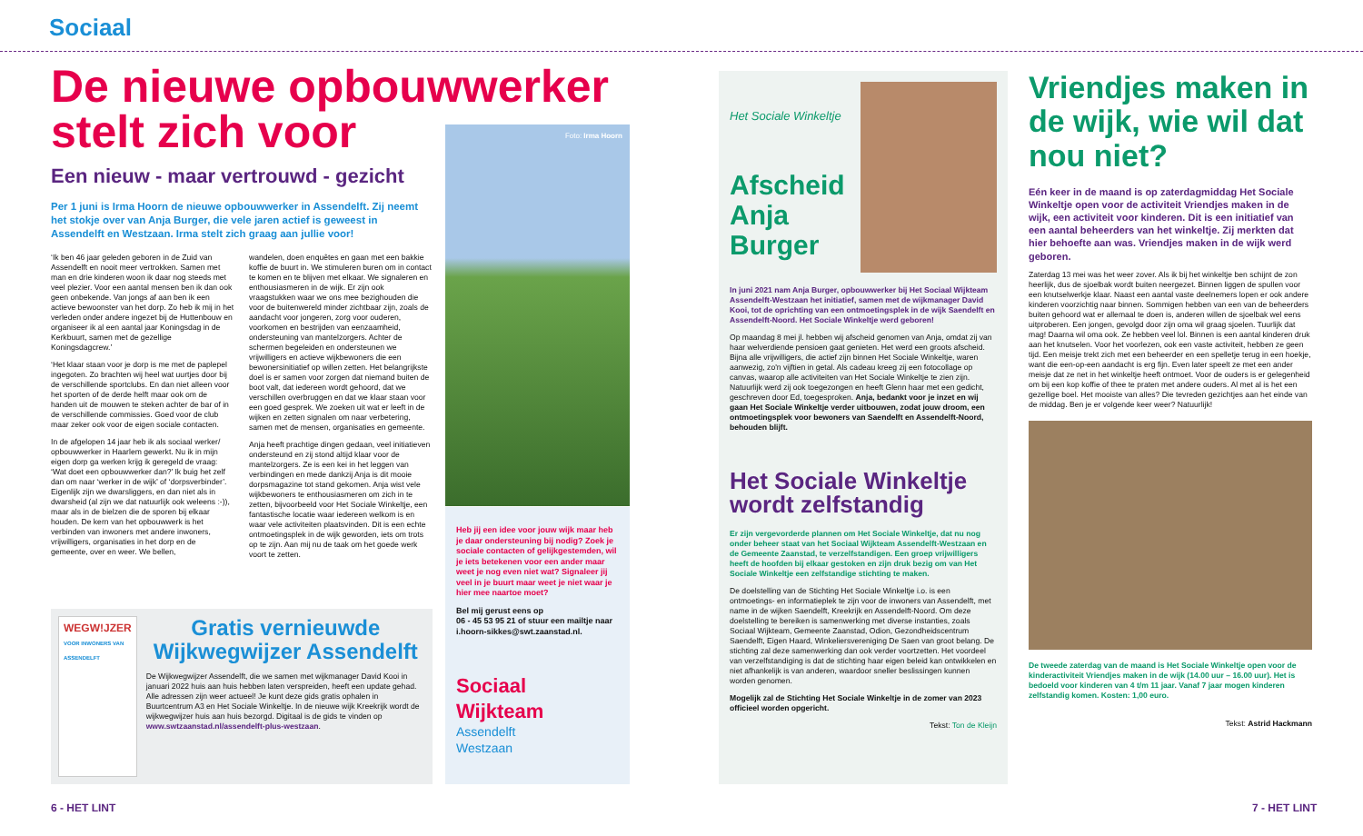Sociaal
De nieuwe opbouwwerker stelt zich voor
Een nieuw - maar vertrouwd - gezicht
Per 1 juni is Irma Hoorn de nieuwe opbouwwerker in Assendelft. Zij neemt het stokje over van Anja Burger, die vele jaren actief is geweest in Assendelft en Westzaan. Irma stelt zich graag aan jullie voor!
‘Ik ben 46 jaar geleden geboren in de Zuid van Assendelft en nooit meer vertrokken. Samen met man en drie kinderen woon ik daar nog steeds met veel plezier. Voor een aantal mensen ben ik dan ook geen onbekende. Van jongs af aan ben ik een actieve bewoonster van het dorp. Zo heb ik mij in het verleden onder andere ingezet bij de Huttenbouw en organiseer ik al een aantal jaar Koningsdag in de Kerkbuurt, samen met de gezellige Koningsdagcrew.’
‘Het klaar staan voor je dorp is me met de paplepel ingegoten. Zo brachten wij heel wat uurtjes door bij de verschillende sportclubs. En dan niet alleen voor het sporten of de derde helft maar ook om de handen uit de mouwen te steken achter de bar of in de verschillende commissies. Goed voor de club maar zeker ook voor de eigen sociale contacten.
In de afgelopen 14 jaar heb ik als sociaal werker/ opbouwwerker in Haarlem gewerkt. Nu ik in mijn eigen dorp ga werken krijg ik geregeld de vraag: ‘Wat doet een opbouwwerker dan?’ Ik buig het zelf dan om naar ‘werker in de wijk’ of ‘dorpsverbinder’. Eigenlijk zijn we dwarsliggers, en dan niet als in dwarsheid (al zijn we dat natuurlijk ook weleens :-)), maar als in de bielzen die de sporen bij elkaar houden. De kern van het opbouwwerk is het verbinden van inwoners met andere inwoners, vrijwilligers, organisaties in het dorp en de gemeente, over en weer. We bellen,
wandelen, doen enquêtes en gaan met een bakkie koffie de buurt in. We stimuleren buren om in contact te komen en te blijven met elkaar. We signaleren en enthousiasmeren in de wijk. Er zijn ook vraagstukken waar we ons mee bezighouden die voor de buitenwereld minder zichtbaar zijn, zoals de aandacht voor jongeren, zorg voor ouderen, voorkomen en bestrijden van eenzaamheid, ondersteuning van mantelzorgers. Achter de schermen begeleiden en ondersteunen we vrijwilligers en actieve wijkbewoners die een bewonersinitiatief op willen zetten. Het belangrijkste doel is er samen voor zorgen dat niemand buiten de boot valt, dat iedereen wordt gehoord, dat we verschillen overbruggen en dat we klaar staan voor een goed gesprek. We zoeken uit wat er leeft in de wijken en zetten signalen om naar verbetering, samen met de mensen, organisaties en gemeente.
Anja heeft prachtige dingen gedaan, veel initiatieven ondersteund en zij stond altijd klaar voor de mantelzorgers. Ze is een kei in het leggen van verbindingen en mede dankzij Anja is dit mooie dorpsmagazine tot stand gekomen. Anja wist vele wijkbewoners te enthousiasmeren om zich in te zetten, bijvoorbeeld voor Het Sociale Winkeltje, een fantastische locatie waar iedereen welkom is en waar vele activiteiten plaatsvinden. Dit is een echte ontmoetingsplek in de wijk geworden, iets om trots op te zijn. Aan mij nu de taak om het goede werk voort te zetten.
Foto: Irma Hoorn
Heb jij een idee voor jouw wijk maar heb je daar ondersteuning bij nodig? Zoek je sociale contacten of gelijkgestemden, wil je iets betekenen voor een ander maar weet je nog even niet wat? Signaleer jij veel in je buurt maar weet je niet waar je hier mee naartoe moet?
Bel mij gerust eens op
06 - 45 53 95 21 of stuur een mailtje naar i.hoorn-sikkes@swt.zaanstad.nl.
Sociaal Wijkteam
Assendelft
Westzaan
WEGW!JZER
VOOR INWONERS VAN ASSENDELFT
Gratis vernieuwde Wijkwegwijzer Assendelft
De Wijkwegwijzer Assendelft, die we samen met wijkmanager David Kooi in januari 2022 huis aan huis hebben laten verspreiden, heeft een update gehad. Alle adressen zijn weer actueel! Je kunt deze gids gratis ophalen in Buurtcentrum A3 en Het Sociale Winkeltje. In de nieuwe wijk Kreekrijk wordt de wijkwegwijzer huis aan huis bezorgd. Digitaal is de gids te vinden op www.swtzaanstad.nl/assendelft-plus-westzaan.
Het Sociale Winkeltje
Afscheid Anja Burger
In juni 2021 nam Anja Burger, opbouwwerker bij Het Sociaal Wijkteam Assendelft-Westzaan het initiatief, samen met de wijkmanager David Kooi, tot de oprichting van een ontmoetingsplek in de wijk Saendelft en Assendelft-Noord. Het Sociale Winkeltje werd geboren!
Op maandag 8 mei jl. hebben wij afscheid genomen van Anja, omdat zij van haar welverdiende pensioen gaat genieten. Het werd een groots afscheid. Bijna alle vrijwilligers, die actief zijn binnen Het Sociale Winkeltje, waren aanwezig, zo'n vijftien in getal. Als cadeau kreeg zij een fotocollage op canvas, waarop alle activiteiten van Het Sociale Winkeltje te zien zijn. Natuurlijk werd zij ook toegezongen en heeft Glenn haar met een gedicht, geschreven door Ed, toegesproken. Anja, bedankt voor je inzet en wij gaan Het Sociale Winkeltje verder uitbouwen, zodat jouw droom, een ontmoetingsplek voor bewoners van Saendelft en Assendelft-Noord, behouden blijft.
Het Sociale Winkeltje wordt zelfstandig
Er zijn vergevorderde plannen om Het Sociale Winkeltje, dat nu nog onder beheer staat van het Sociaal Wijkteam Assendelft-Westzaan en de Gemeente Zaanstad, te verzelfstandigen. Een groep vrijwilligers heeft de hoofden bij elkaar gestoken en zijn druk bezig om van Het Sociale Winkeltje een zelfstandige stichting te maken.
De doelstelling van de Stichting Het Sociale Winkeltje i.o. is een ontmoetings- en informatieplek te zijn voor de inwoners van Assendelft, met name in de wijken Saendelft, Kreekrijk en Assendelft-Noord. Om deze doelstelling te bereiken is samenwerking met diverse instanties, zoals Sociaal Wijkteam, Gemeente Zaanstad, Odion, Gezondheidscentrum Saendelft, Eigen Haard, Winkeliersvereniging De Saen van groot belang. De stichting zal deze samenwerking dan ook verder voortzetten. Het voordeel van verzelfstandiging is dat de stichting haar eigen beleid kan ontwikkelen en niet afhankelijk is van anderen, waardoor sneller beslissingen kunnen worden genomen.
Mogelijk zal de Stichting Het Sociale Winkeltje in de zomer van 2023 officieel worden opgericht.
Tekst: Ton de Kleijn
Vriendjes maken in de wijk, wie wil dat nou niet?
Eén keer in de maand is op zaterdagmiddag Het Sociale Winkeltje open voor de activiteit Vriendjes maken in de wijk, een activiteit voor kinderen. Dit is een initiatief van een aantal beheerders van het winkeltje. Zij merkten dat hier behoefte aan was. Vriendjes maken in de wijk werd geboren.
Zaterdag 13 mei was het weer zover. Als ik bij het winkeltje ben schijnt de zon heerlijk, dus de sjoelbak wordt buiten neergezet. Binnen liggen de spullen voor een knutselwerkje klaar. Naast een aantal vaste deelnemers lopen er ook andere kinderen voorzichtig naar binnen. Sommigen hebben van een van de beheerders buiten gehoord wat er allemaal te doen is, anderen willen de sjoelbak wel eens uitproberen. Een jongen, gevolgd door zijn oma wil graag sjoelen. Tuurlijk dat mag! Daarna wil oma ook. Ze hebben veel lol. Binnen is een aantal kinderen druk aan het knutselen. Voor het voorlezen, ook een vaste activiteit, hebben ze geen tijd. Een meisje trekt zich met een beheerder en een spelletje terug in een hoekje, want die een-op-een aandacht is erg fijn. Even later speelt ze met een ander meisje dat ze net in het winkeltje heeft ontmoet. Voor de ouders is er gelegenheid om bij een kop koffie of thee te praten met andere ouders. Al met al is het een gezellige boel. Het mooiste van alles? Die tevreden gezichtjes aan het einde van de middag. Ben je er volgende keer weer? Natuurlijk!
De tweede zaterdag van de maand is Het Sociale Winkeltje open voor de kinderactiviteit Vriendjes maken in de wijk (14.00 uur – 16.00 uur). Het is bedoeld voor kinderen van 4 t/m 11 jaar. Vanaf 7 jaar mogen kinderen zelfstandig komen. Kosten: 1,00 euro.
Tekst: Astrid Hackmann
6 - HET LINT 7 - HET LINT